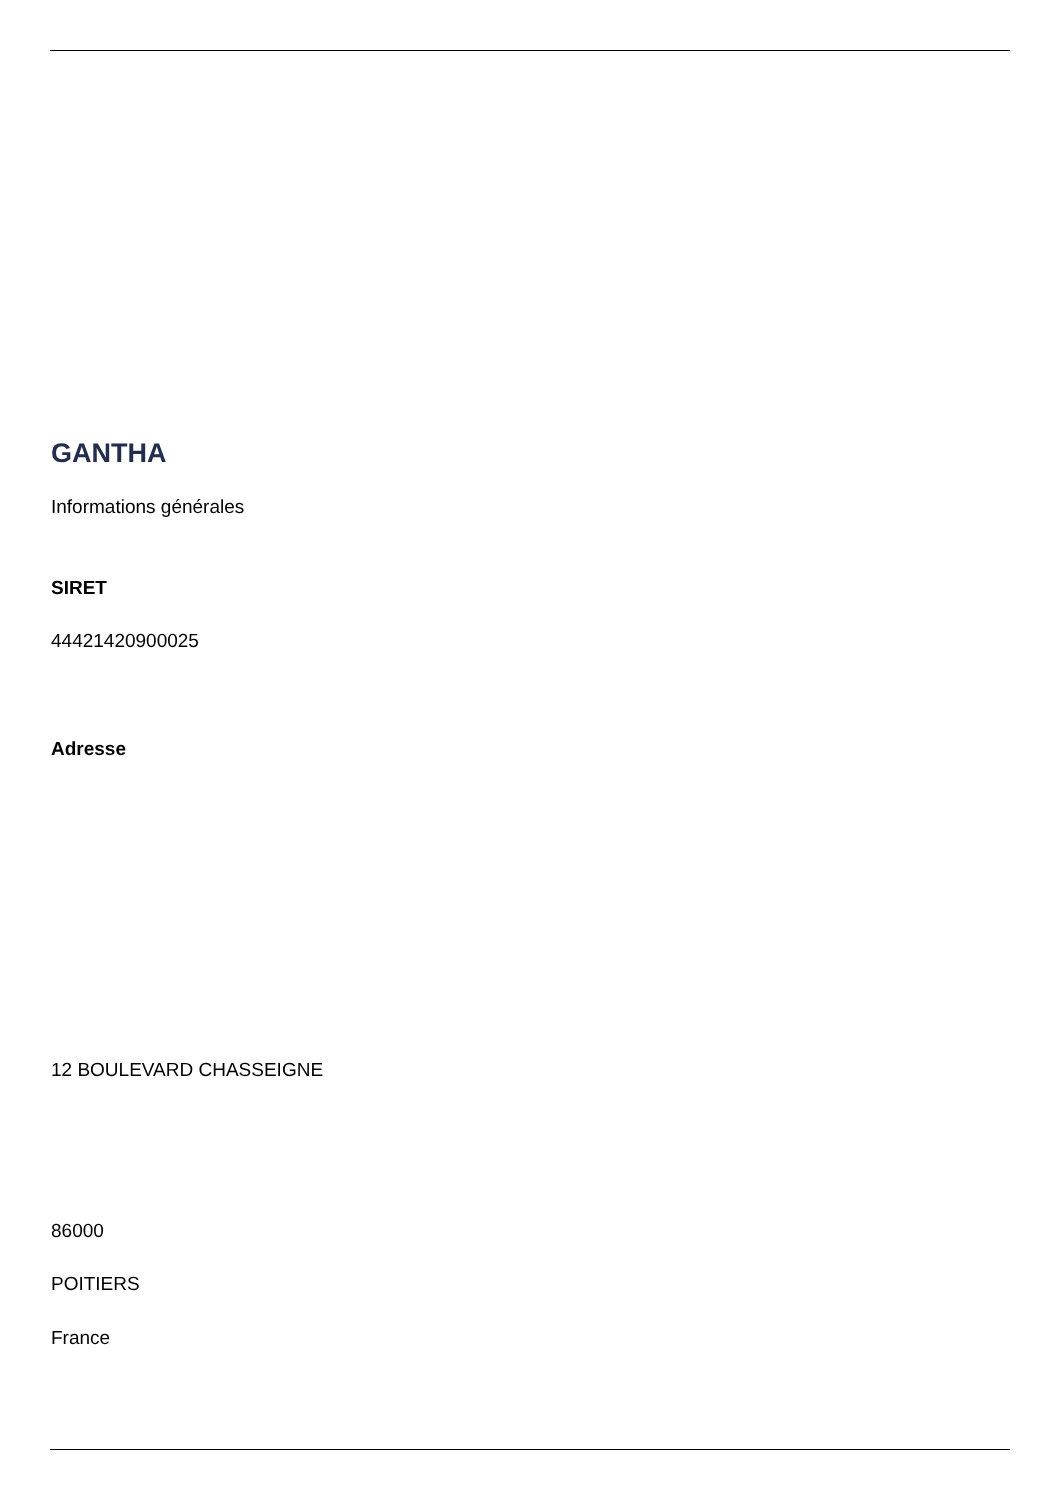GANTHA
Informations générales
SIRET
44421420900025
Adresse
12 BOULEVARD CHASSEIGNE
86000
POITIERS
France